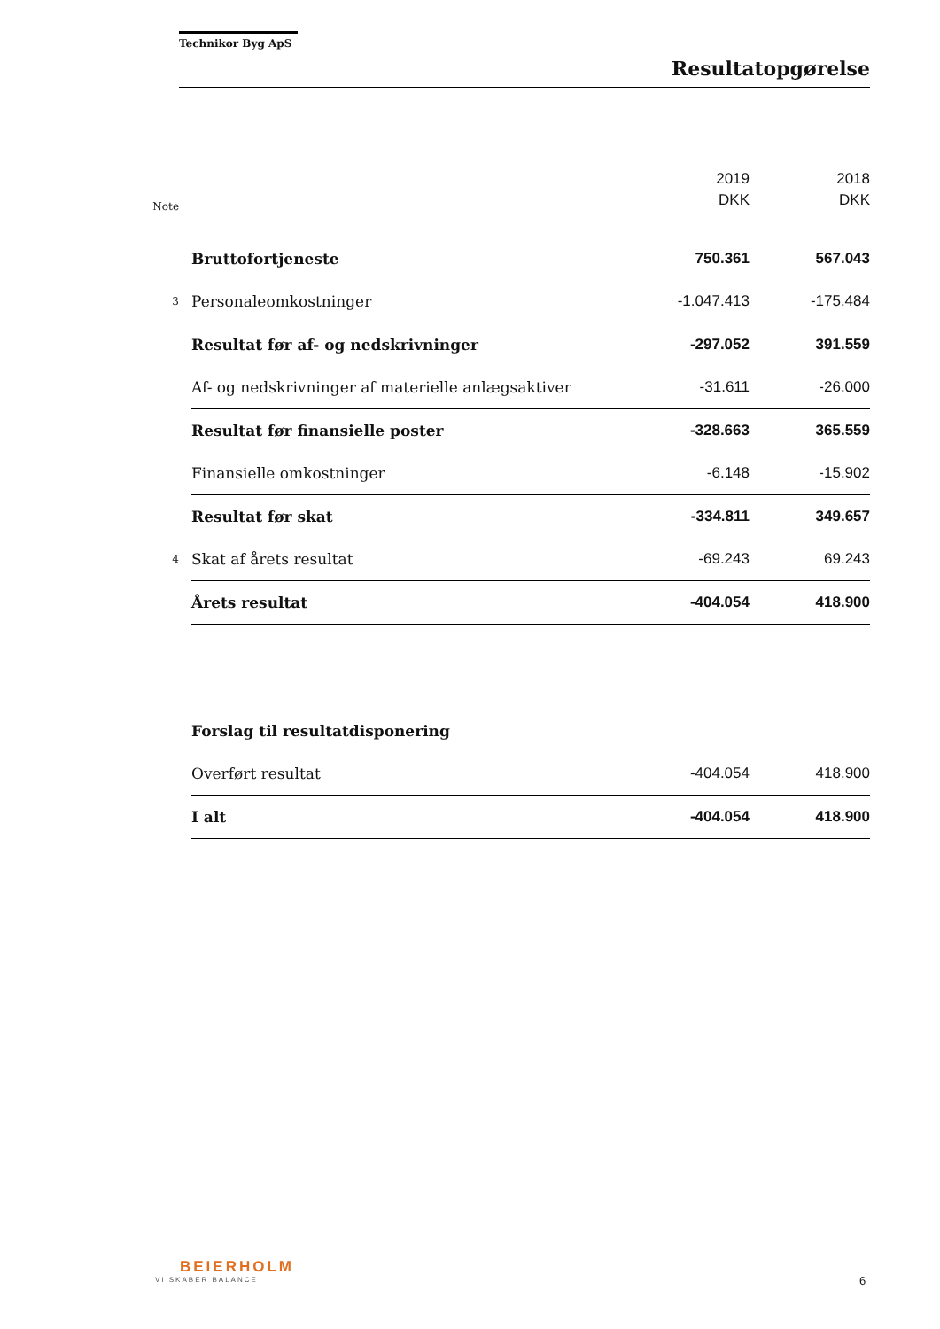Technikor Byg ApS
Resultatopgørelse
| Note | | 2019 DKK | 2018 DKK |
| --- | --- | --- | --- |
| | Bruttofortjeneste | 750.361 | 567.043 |
| 3 | Personaleomkostninger | -1.047.413 | -175.484 |
| | Resultat før af- og nedskrivninger | -297.052 | 391.559 |
| | Af- og nedskrivninger af materielle anlægsaktiver | -31.611 | -26.000 |
| | Resultat før finansielle poster | -328.663 | 365.559 |
| | Finansielle omkostninger | -6.148 | -15.902 |
| | Resultat før skat | -334.811 | 349.657 |
| 4 | Skat af årets resultat | -69.243 | 69.243 |
| | Årets resultat | -404.054 | 418.900 |
| | Forslag til resultatdisponering | | |
| | Overført resultat | -404.054 | 418.900 |
| | I alt | -404.054 | 418.900 |
BEIERHOLM
VI SKABER BALANCE
6